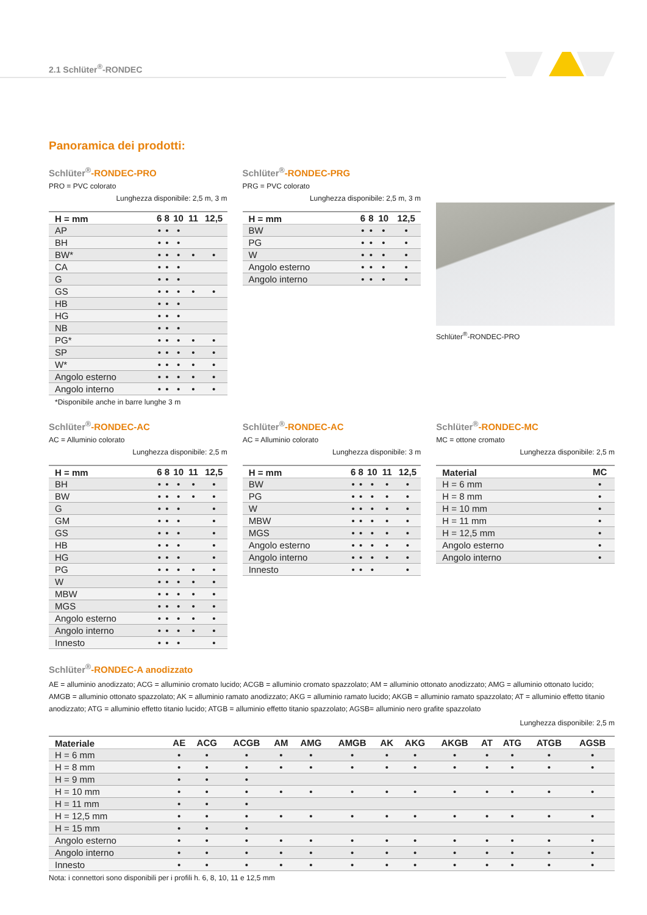2.1 Schlüter<sup>®</sup>-RONDEC
Panoramica dei prodotti:
Schlüter<sup>®</sup>-RONDEC-PRO
PRO = PVC colorato
Lunghezza disponibile: 2,5 m, 3 m
| H = mm | 6 | 8 | 10 | 11 | 12,5 |
| --- | --- | --- | --- | --- | --- |
| AP | • | • | • | | |
| BH | • | • | • | | |
| BW* | • | • | • | • | • |
| CA | • | • | • | | |
| G | • | • | • | | |
| GS | • | • | • | • | • |
| HB | • | • | • | | |
| HG | • | • | • | | |
| NB | • | • | • | | |
| PG* | • | • | • | • | • |
| SP | • | • | • | • | • |
| W* | • | • | • | • | • |
| Angolo esterno | • | • | • | • | • |
| Angolo interno | • | • | • | • | • |
*Disponibile anche in barre lunghe 3 m
Schlüter<sup>®</sup>-RONDEC-PRG
PRG = PVC colorato
Lunghezza disponibile: 2,5 m, 3 m
| H = mm | 6 | 8 | 10 | 12,5 |
| --- | --- | --- | --- | --- |
| BW | • | • | • | • |
| PG | • | • | • | • |
| W | • | • | • | • |
| Angolo esterno | • | • | • | • |
| Angolo interno | • | • | • | • |
Schlüter<sup>®</sup>-RONDEC-PRO
Schlüter<sup>®</sup>-RONDEC-AC
AC = Alluminio colorato
Lunghezza disponibile: 2,5 m
| H = mm | 6 | 8 | 10 | 11 | 12,5 |
| --- | --- | --- | --- | --- | --- |
| BH | • | • | • | • | • |
| BW | • | • | • | • | • |
| G | • | • | • | | • |
| GM | • | • | • | | • |
| GS | • | • | • | | • |
| HB | • | • | • | | • |
| HG | • | • | • | | • |
| PG | • | • | • | • | • |
| W | • | • | • | • | • |
| MBW | • | • | • | • | • |
| MGS | • | • | • | • | • |
| Angolo esterno | • | • | • | • | • |
| Angolo interno | • | • | • | • | • |
| Innesto | • | • | • | | • |
Schlüter<sup>®</sup>-RONDEC-AC
AC = Alluminio colorato
Lunghezza disponibile: 3 m
| H = mm | 6 | 8 | 10 | 11 | 12,5 |
| --- | --- | --- | --- | --- | --- |
| BW | • | • | • | • | • |
| PG | • | • | • | • | • |
| W | • | • | • | • | • |
| MBW | • | • | • | • | • |
| MGS | • | • | • | • | • |
| Angolo esterno | • | • | • | • | • |
| Angolo interno | • | • | • | • | • |
| Innesto | • | • | • | | • |
Schlüter<sup>®</sup>-RONDEC-MC
MC = ottone cromato
Lunghezza disponibile: 2,5 m
| Material | MC |
| --- | --- |
| H = 6 mm | • |
| H = 8 mm | • |
| H = 10 mm | • |
| H = 11 mm | • |
| H = 12,5 mm | • |
| Angolo esterno | • |
| Angolo interno | • |
Schlüter<sup>®</sup>-RONDEC-A anodizzato
AE = alluminio anodizzato; ACG = alluminio cromato lucido; ACGB = alluminio cromato spazzolato; AM = alluminio ottonato anodizzato; AMG = alluminio ottonato lucido; AMGB = alluminio ottonato spazzolato; AK = alluminio ramato anodizzato; AKG = alluminio ramato lucido; AKGB = alluminio ramato spazzolato; AT = alluminio effetto titanio anodizzato; ATG = alluminio effetto titanio lucido; ATGB = alluminio effetto titanio spazzolato; AGSB= alluminio nero grafite spazzolato
Lunghezza disponibile: 2,5 m
| Materiale | AE | ACG | ACGB | AM | AMG | AMGB | AK | AKG | AKGB | AT | ATG | ATGB | AGSB |
| --- | --- | --- | --- | --- | --- | --- | --- | --- | --- | --- | --- | --- | --- |
| H = 6 mm | • | • | • | • | • | • | • | • | • | • | • | • | • |
| H = 8 mm | • | • | • | • | • | • | • | • | • | • | • | • | • |
| H = 9 mm | • | • | • | | | | | | | | | | |
| H = 10 mm | • | • | • | • | • | • | • | • | • | • | • | • | • |
| H = 11 mm | • | • | • | | | | | | | | | | |
| H = 12,5 mm | • | • | • | • | • | • | • | • | • | • | • | • | • |
| H = 15 mm | • | • | • | | | | | | | | | | |
| Angolo esterno | • | • | • | • | • | • | • | • | • | • | • | • | • |
| Angolo interno | • | • | • | • | • | • | • | • | • | • | • | • | • |
| Innesto | • | • | • | • | • | • | • | • | • | • | • | • | • |
Nota: i connettori sono disponibili per i profili h. 6, 8, 10, 11 e 12,5 mm